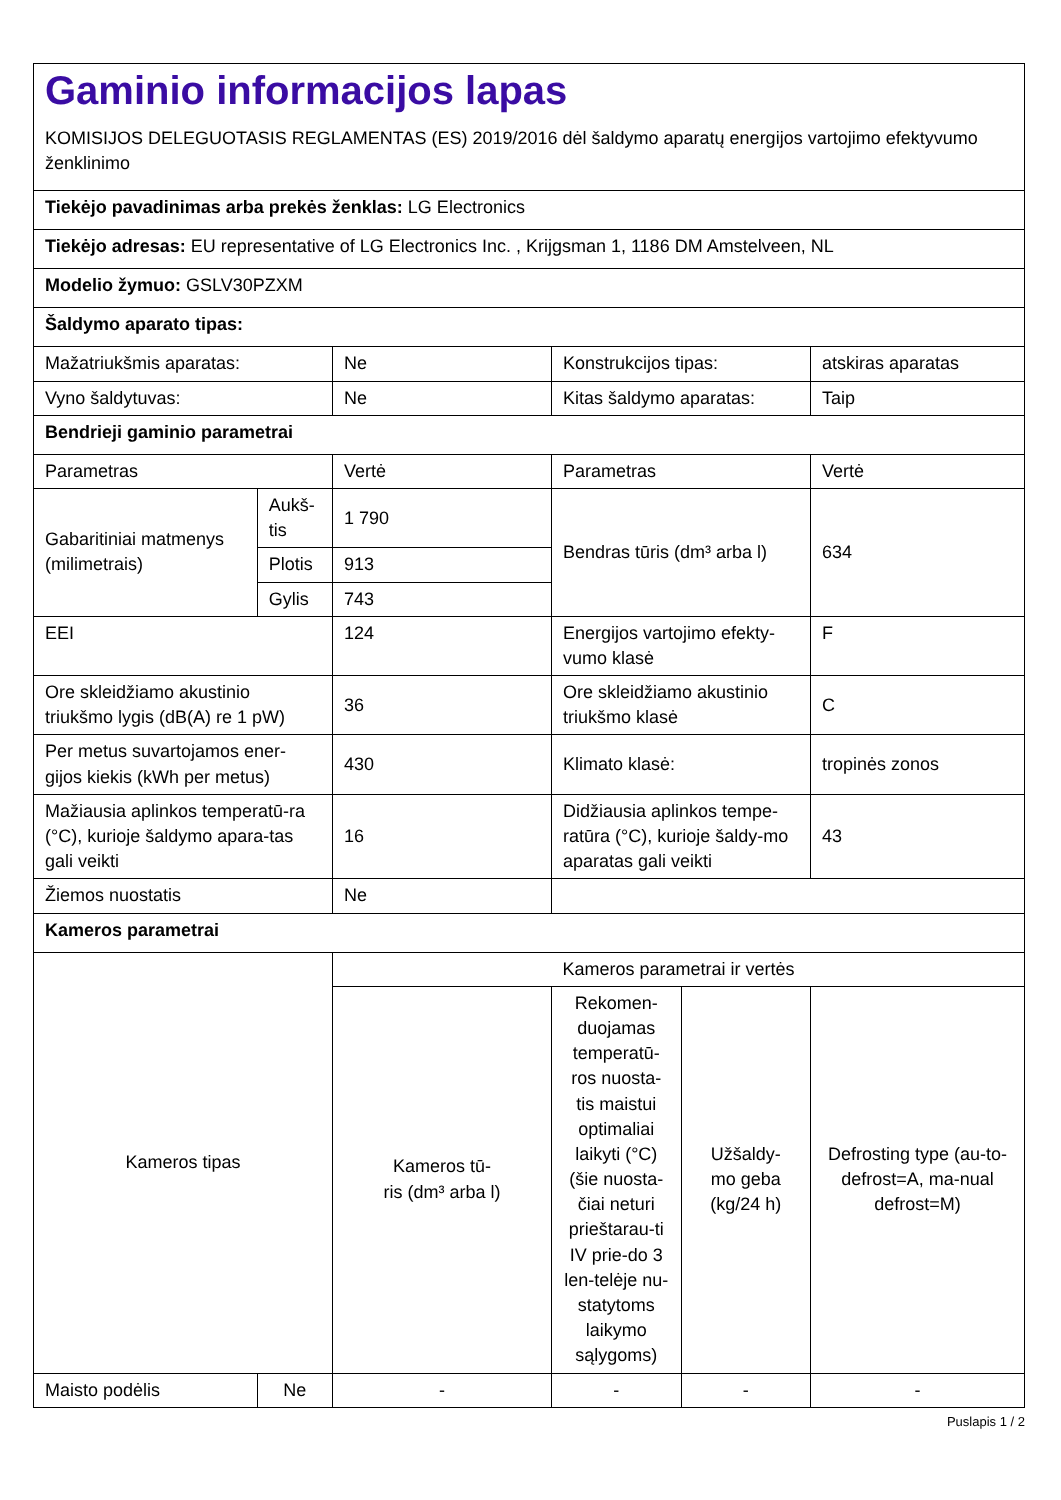| Gaminio informacijos lapas KOMISIJOS DELEGUOTASIS REGLAMENTAS (ES) 2019/2016 dėl šaldymo aparatų energijos vartojimo efektyvumo ženklinimo | | | | | |
| Tiekėjo pavadinimas arba prekės ženklas: LG Electronics | | | | | |
| Tiekėjo adresas: EU representative of LG Electronics Inc. , Krijgsman 1, 1186 DM Amstelveen, NL | | | | | |
| Modelio žymuo: GSLV30PZXM | | | | | |
| Šaldymo aparato tipas: | | | | | |
| Mažatriukšmis aparatas: | | Ne | Konstrukcijos tipas: | | atskiras aparatas |
| Vyno šaldytuvas: | | Ne | Kitas šaldymo aparatas: | | Taip |
| Bendrieji gaminio parametrai | | | | | |
| Parametras | | Vertė | Parametras | | Vertė |
| Gabaritiniai matmenys (milimetrais) | Aukš- tis | 1 790 | Bendras tūris (dm³ arba l) | | 634 |
| | Plotis | 913 | | | |
| | Gylis | 743 | | | |
| EEI | | 124 | Energijos vartojimo efekty-vumo klasė | | F |
| Ore skleidžiamo akustinio triukšmo lygis (dB(A) re 1 pW) | | 36 | Ore skleidžiamo akustinio triukšmo klasė | | C |
| Per metus suvartojamos ener-gijos kiekis (kWh per metus) | | 430 | Klimato klasė: | | tropinės zonos |
| Mažiausia aplinkos temperatū-ra (°C), kurioje šaldymo apara-tas gali veikti | | 16 | Didžiausia aplinkos tempe-ratūra (°C), kurioje šaldy-mo aparatas gali veikti | | 43 |
| Žiemos nuostatis | | Ne | | | |
| Kameros parametrai | | | | | |
| Kameros tipas | | Kameros parametrai ir vertės | | | |
| | | Kameros tū- ris (dm³ arba l) | Rekomen-duojamas temperatū-ros nuosta-tis maistui optimaliai laikyti (°C) (šie nuosta-čiai neturi prieštarau-ti IV prie-do 3 len-telėje nu-statytoms laikymo sąlygoms) | Užšaldy- mo geba (kg/24 h) | Defrosting type (au-to-defrost=A, ma-nual defrost=M) |
| Maisto podėlis | Ne | - | - | - | - |
Puslapis 1 / 2